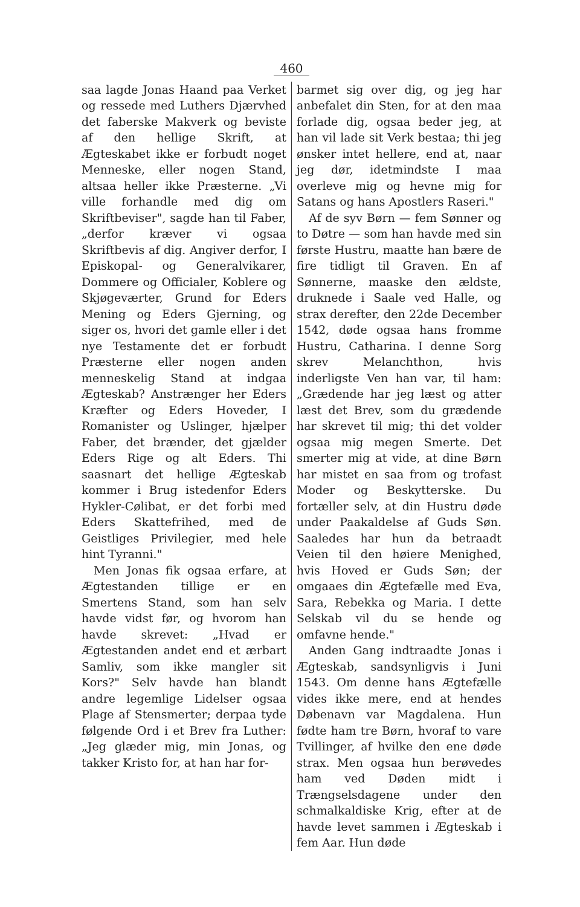460
saa lagde Jonas Haand paa Verket og ressede med Luthers Djærvhed det faberske Makverk og beviste af den hellige Skrift, at Ægteskabet ikke er forbudt noget Menneske, eller nogen Stand, altsaa heller ikke Præsterne. „Vi ville forhandle med dig om Skriftbeviser", sagde han til Faber, „derfor kræver vi ogsaa Skriftbevis af dig. Angiver derfor, I Episkopal- og Generalvikarer, Dommere og Officialer, Koblere og Skjøgeværter, Grund for Eders Mening og Eders Gjerning, og siger os, hvori det gamle eller i det nye Testamente det er forbudt Præsterne eller nogen anden menneskelig Stand at indgaa Ægteskab? Anstrænger her Eders Kræfter og Eders Hoveder, I Romanister og Uslinger, hjælper Faber, det brænder, det gjælder Eders Rige og alt Eders. Thi saasnart det hellige Ægteskab kommer i Brug istedenfor Eders Hykler-Cølibat, er det forbi med Eders Skattefrihed, med de Geistliges Privilegier, med hele hint Tyranni."
Men Jonas fik ogsaa erfare, at Ægtestanden tillige er en Smertens Stand, som han selv havde vidst før, og hvorom han havde skrevet: „Hvad er Ægtestanden andet end et ærbart Samliv, som ikke mangler sit Kors?" Selv havde han blandt andre legemlige Lidelser ogsaa Plage af Stensmerter; derpaa tyde følgende Ord i et Brev fra Luther: „Jeg glæder mig, min Jonas, og takker Kristo for, at han har for-
barmet sig over dig, og jeg har anbefalet din Sten, for at den maa forlade dig, ogsaa beder jeg, at han vil lade sit Verk bestaa; thi jeg ønsker intet hellere, end at, naar jeg dør, idetmindste I maa overleve mig og hevne mig for Satans og hans Apostlers Raseri."
Af de syv Børn — fem Sønner og to Døtre — som han havde med sin første Hustru, maatte han bære de fire tidligt til Graven. En af Sønnerne, maaske den ældste, druknede i Saale ved Halle, og strax derefter, den 22de December 1542, døde ogsaa hans fromme Hustru, Catharina. I denne Sorg skrev Melanchthon, hvis inderligste Ven han var, til ham: „Grædende har jeg læst og atter læst det Brev, som du grædende har skrevet til mig; thi det volder ogsaa mig megen Smerte. Det smerter mig at vide, at dine Børn har mistet en saa from og trofast Moder og Beskytterske. Du fortæller selv, at din Hustru døde under Paakaldelse af Guds Søn. Saaledes har hun da betraadt Veien til den høiere Menighed, hvis Hoved er Guds Søn; der omgaaes din Ægtefælle med Eva, Sara, Rebekka og Maria. I dette Selskab vil du se hende og omfavne hende."
Anden Gang indtraadte Jonas i Ægteskab, sandsynligvis i Juni 1543. Om denne hans Ægtefælle vides ikke mere, end at hendes Døbenavn var Magdalena. Hun fødte ham tre Børn, hvoraf to vare Tvillinger, af hvilke den ene døde strax. Men ogsaa hun berøvedes ham ved Døden midt i Trængselsdagene under den schmalkaldiske Krig, efter at de havde levet sammen i Ægteskab i fem Aar. Hun døde